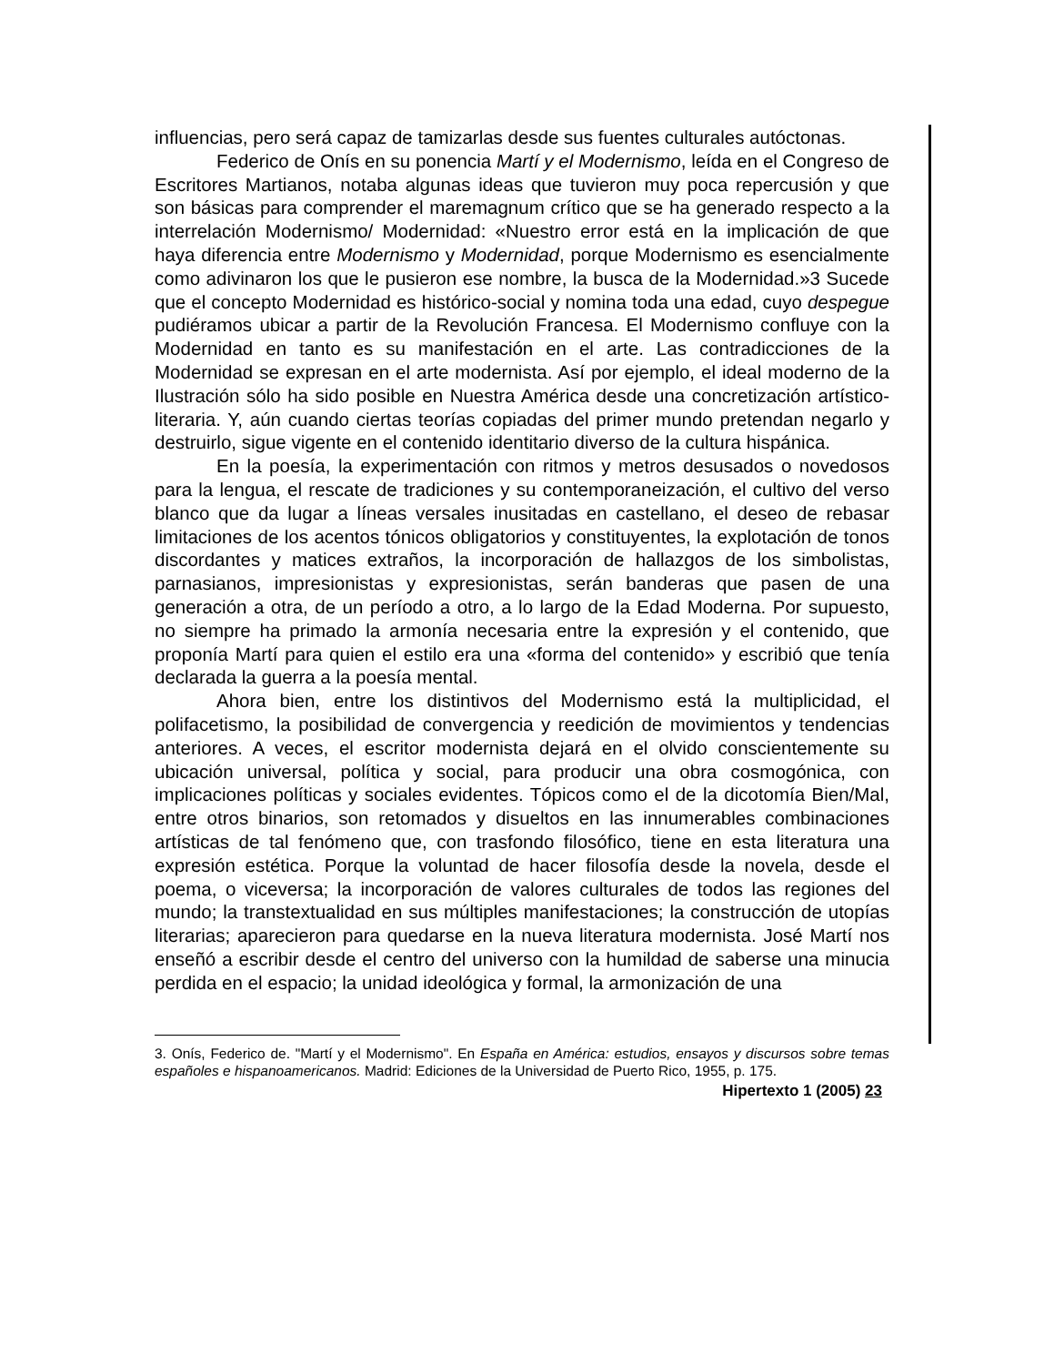influencias, pero será capaz de tamizarlas desde sus fuentes culturales autóctonas.
Federico de Onís en su ponencia Martí y el Modernismo, leída en el Congreso de Escritores Martianos, notaba algunas ideas que tuvieron muy poca repercusión y que son básicas para comprender el maremagnum crítico que se ha generado respecto a la interrelación Modernismo/ Modernidad: «Nuestro error está en la implicación de que haya diferencia entre Modernismo y Modernidad, porque Modernismo es esencialmente como adivinaron los que le pusieron ese nombre, la busca de la Modernidad.»3 Sucede que el concepto Modernidad es histórico-social y nomina toda una edad, cuyo despegue pudiéramos ubicar a partir de la Revolución Francesa. El Modernismo confluye con la Modernidad en tanto es su manifestación en el arte. Las contradicciones de la Modernidad se expresan en el arte modernista. Así por ejemplo, el ideal moderno de la Ilustración sólo ha sido posible en Nuestra América desde una concretización artístico-literaria. Y, aún cuando ciertas teorías copiadas del primer mundo pretendan negarlo y destruirlo, sigue vigente en el contenido identitario diverso de la cultura hispánica.
En la poesía, la experimentación con ritmos y metros desusados o novedosos para la lengua, el rescate de tradiciones y su contemporaneización, el cultivo del verso blanco que da lugar a líneas versales inusitadas en castellano, el deseo de rebasar limitaciones de los acentos tónicos obligatorios y constituyentes, la explotación de tonos discordantes y matices extraños, la incorporación de hallazgos de los simbolistas, parnasianos, impresionistas y expresionistas, serán banderas que pasen de una generación a otra, de un período a otro, a lo largo de la Edad Moderna. Por supuesto, no siempre ha primado la armonía necesaria entre la expresión y el contenido, que proponía Martí para quien el estilo era una «forma del contenido» y escribió que tenía declarada la guerra a la poesía mental.
Ahora bien, entre los distintivos del Modernismo está la multiplicidad, el polifacetismo, la posibilidad de convergencia y reedición de movimientos y tendencias anteriores. A veces, el escritor modernista dejará en el olvido conscientemente su ubicación universal, política y social, para producir una obra cosmogónica, con implicaciones políticas y sociales evidentes. Tópicos como el de la dicotomía Bien/Mal, entre otros binarios, son retomados y disueltos en las innumerables combinaciones artísticas de tal fenómeno que, con trasfondo filosófico, tiene en esta literatura una expresión estética. Porque la voluntad de hacer filosofía desde la novela, desde el poema, o viceversa; la incorporación de valores culturales de todos las regiones del mundo; la transtextualidad en sus múltiples manifestaciones; la construcción de utopías literarias; aparecieron para quedarse en la nueva literatura modernista. José Martí nos enseñó a escribir desde el centro del universo con la humildad de saberse una minucia perdida en el espacio; la unidad ideológica y formal, la armonización de una
3. Onís, Federico de. "Martí y el Modernismo". En España en América: estudios, ensayos y discursos sobre temas españoles e hispanoamericanos. Madrid: Ediciones de la Universidad de Puerto Rico, 1955, p. 175.
Hipertexto 1 (2005) 23